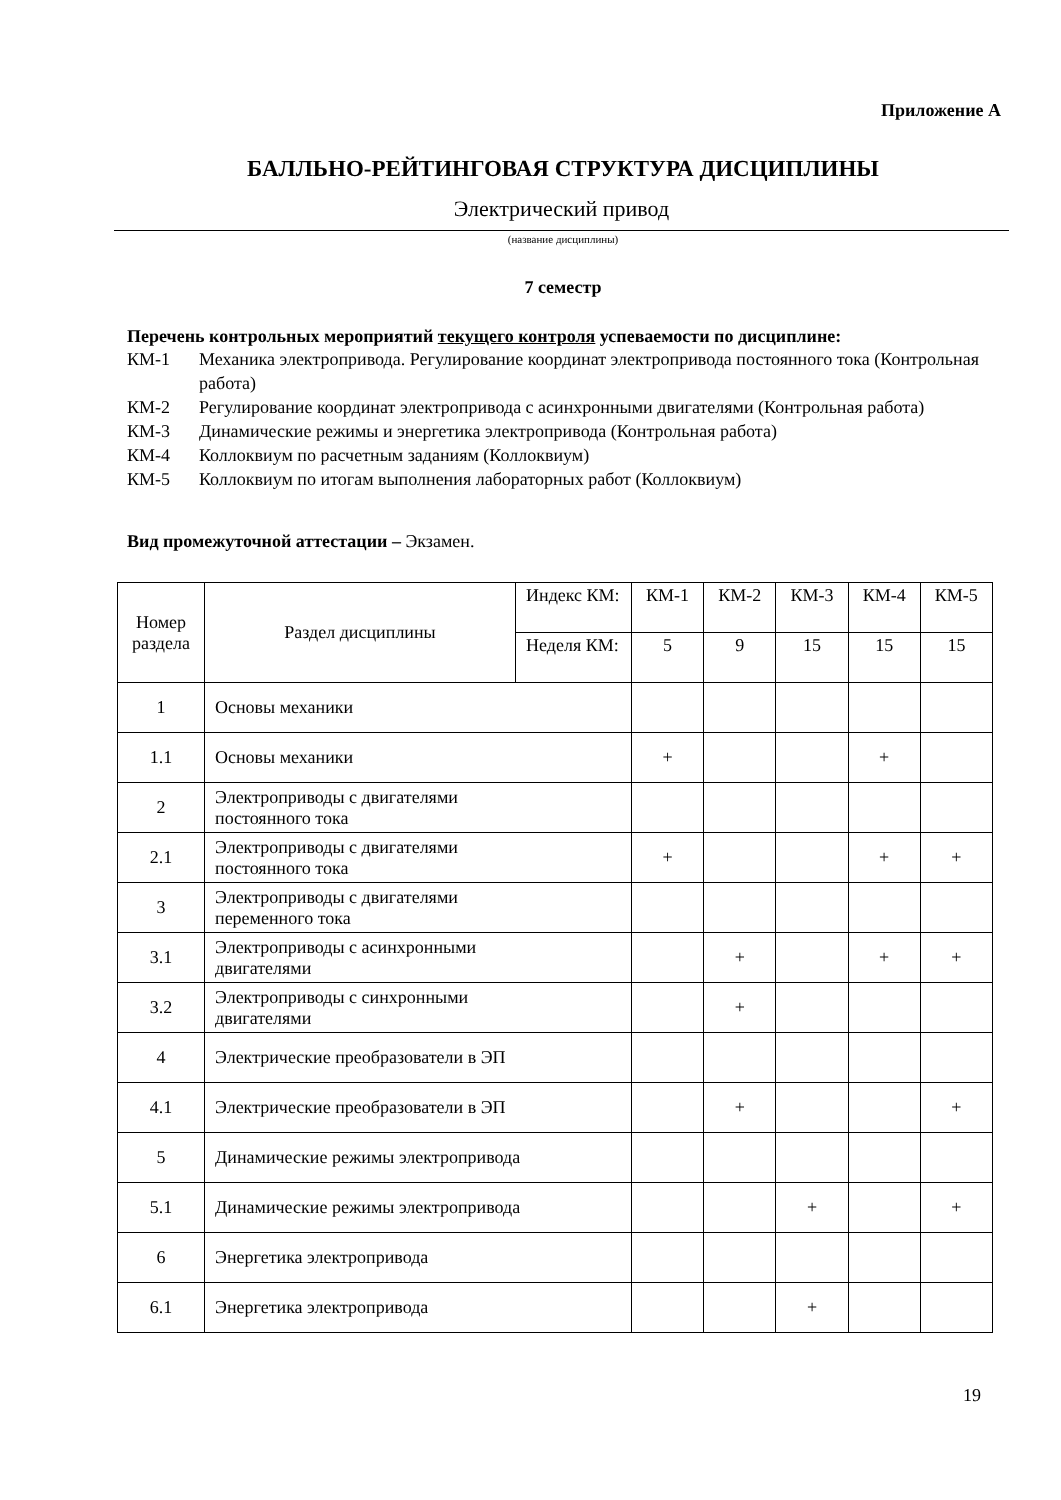Приложение А
БАЛЛЬНО-РЕЙТИНГОВАЯ СТРУКТУРА ДИСЦИПЛИНЫ
Электрический привод
(название дисциплины)
7 семестр
Перечень контрольных мероприятий текущего контроля успеваемости по дисциплине:
КМ-1 Механика электропривода. Регулирование координат электропривода постоянного тока (Контрольная работа)
КМ-2 Регулирование координат электропривода с асинхронными двигателями (Контрольная работа)
КМ-3 Динамические режимы и энергетика электропривода (Контрольная работа)
КМ-4 Коллоквиум по расчетным заданиям (Коллоквиум)
КМ-5 Коллоквиум по итогам выполнения лабораторных работ (Коллоквиум)
Вид промежуточной аттестации – Экзамен.
| Номер раздела | Раздел дисциплины | Индекс КМ: | КМ-1 | КМ-2 | КМ-3 | КМ-4 | КМ-5 |
| | | Неделя КМ: | 5 | 9 | 15 | 15 | 15 |
| 1 | Основы механики | | | | | | |
| 1.1 | Основы механики | | + | | | + | |
| 2 | Электроприводы с двигателями постоянного тока | | | | | | |
| 2.1 | Электроприводы с двигателями постоянного тока | | + | | | + | + |
| 3 | Электроприводы с двигателями переменного тока | | | | | | |
| 3.1 | Электроприводы с асинхронными двигателями | | | + | | + | + |
| 3.2 | Электроприводы с синхронными двигателями | | | + | | | |
| 4 | Электрические преобразователи в ЭП | | | | | | |
| 4.1 | Электрические преобразователи в ЭП | | | + | | | + |
| 5 | Динамические режимы электропривода | | | | | | |
| 5.1 | Динамические режимы электропривода | | | | + | | + |
| 6 | Энергетика электропривода | | | | | | |
| 6.1 | Энергетика электропривода | | | | + | | |
19